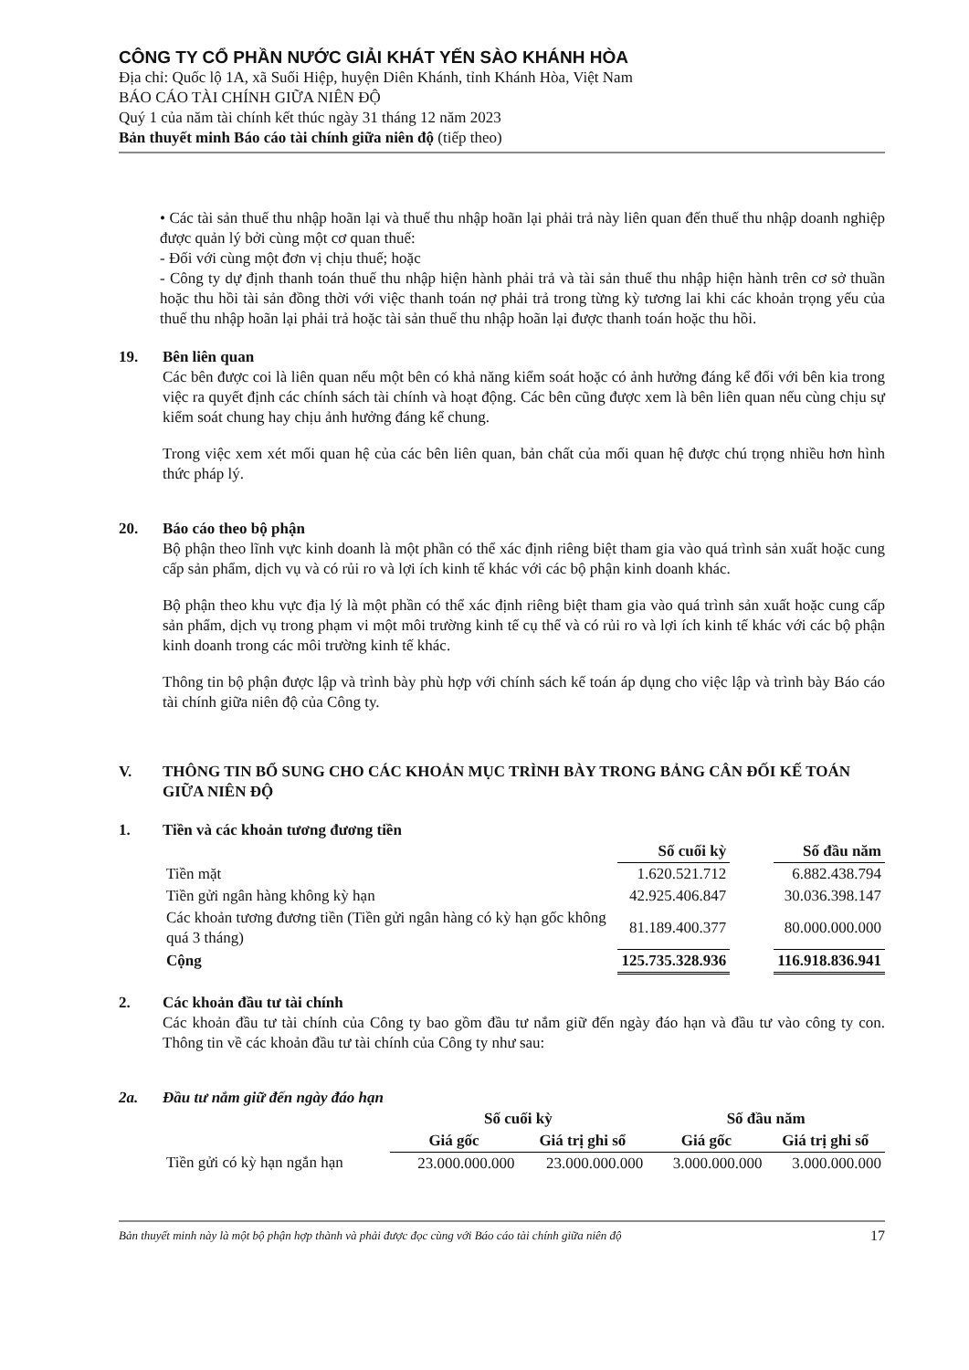CÔNG TY CỔ PHẦN NƯỚC GIẢI KHÁT YẾN SÀO KHÁNH HÒA
Địa chỉ: Quốc lộ 1A, xã Suối Hiệp, huyện Diên Khánh, tỉnh Khánh Hòa, Việt Nam
BÁO CÁO TÀI CHÍNH GIỮA NIÊN ĐỘ
Quý 1 của năm tài chính kết thúc ngày 31 tháng 12 năm 2023
Bản thuyết minh Báo cáo tài chính giữa niên độ (tiếp theo)
• Các tài sản thuế thu nhập hoãn lại và thuế thu nhập hoãn lại phải trả này liên quan đến thuế thu nhập doanh nghiệp được quản lý bởi cùng một cơ quan thuế:
- Đối với cùng một đơn vị chịu thuế; hoặc
- Công ty dự định thanh toán thuế thu nhập hiện hành phải trả và tài sản thuế thu nhập hiện hành trên cơ sở thuần hoặc thu hồi tài sản đồng thời với việc thanh toán nợ phải trả trong từng kỳ tương lai khi các khoản trọng yếu của thuế thu nhập hoãn lại phải trả hoặc tài sản thuế thu nhập hoãn lại được thanh toán hoặc thu hồi.
19. Bên liên quan
Các bên được coi là liên quan nếu một bên có khả năng kiểm soát hoặc có ảnh hưởng đáng kể đối với bên kia trong việc ra quyết định các chính sách tài chính và hoạt động. Các bên cũng được xem là bên liên quan nếu cùng chịu sự kiểm soát chung hay chịu ảnh hưởng đáng kể chung.
Trong việc xem xét mối quan hệ của các bên liên quan, bản chất của mối quan hệ được chú trọng nhiều hơn hình thức pháp lý.
20. Báo cáo theo bộ phận
Bộ phận theo lĩnh vực kinh doanh là một phần có thể xác định riêng biệt tham gia vào quá trình sản xuất hoặc cung cấp sản phẩm, dịch vụ và có rủi ro và lợi ích kinh tế khác với các bộ phận kinh doanh khác.
Bộ phận theo khu vực địa lý là một phần có thể xác định riêng biệt tham gia vào quá trình sản xuất hoặc cung cấp sản phẩm, dịch vụ trong phạm vi một môi trường kinh tế cụ thể và có rủi ro và lợi ích kinh tế khác với các bộ phận kinh doanh trong các môi trường kinh tế khác.
Thông tin bộ phận được lập và trình bày phù hợp với chính sách kế toán áp dụng cho việc lập và trình bày Báo cáo tài chính giữa niên độ của Công ty.
V. THÔNG TIN BỔ SUNG CHO CÁC KHOẢN MỤC TRÌNH BÀY TRONG BẢNG CÂN ĐỐI KẾ TOÁN GIỮA NIÊN ĐỘ
1. Tiền và các khoản tương đương tiền
| | Số cuối kỳ | | Số đầu năm |
| --- | --- | --- | --- |
| Tiền mặt | 1.620.521.712 | | 6.882.438.794 |
| Tiền gửi ngân hàng không kỳ hạn | 42.925.406.847 | | 30.036.398.147 |
| Các khoản tương đương tiền (Tiền gửi ngân hàng có kỳ hạn gốc không quá 3 tháng) | 81.189.400.377 | | 80.000.000.000 |
| Cộng | 125.735.328.936 | | 116.918.836.941 |
2. Các khoản đầu tư tài chính
Các khoản đầu tư tài chính của Công ty bao gồm đầu tư nắm giữ đến ngày đáo hạn và đầu tư vào công ty con. Thông tin về các khoản đầu tư tài chính của Công ty như sau:
2a. Đầu tư nắm giữ đến ngày đáo hạn
| | Số cuối kỳ | | Số đầu năm | |
| --- | --- | --- | --- | --- |
| | Giá gốc | Giá trị ghi sổ | Giá gốc | Giá trị ghi sổ |
| Tiền gửi có kỳ hạn ngắn hạn | 23.000.000.000 | 23.000.000.000 | 3.000.000.000 | 3.000.000.000 |
Bản thuyết minh này là một bộ phận hợp thành và phải được đọc cùng với Báo cáo tài chính giữa niên độ 17